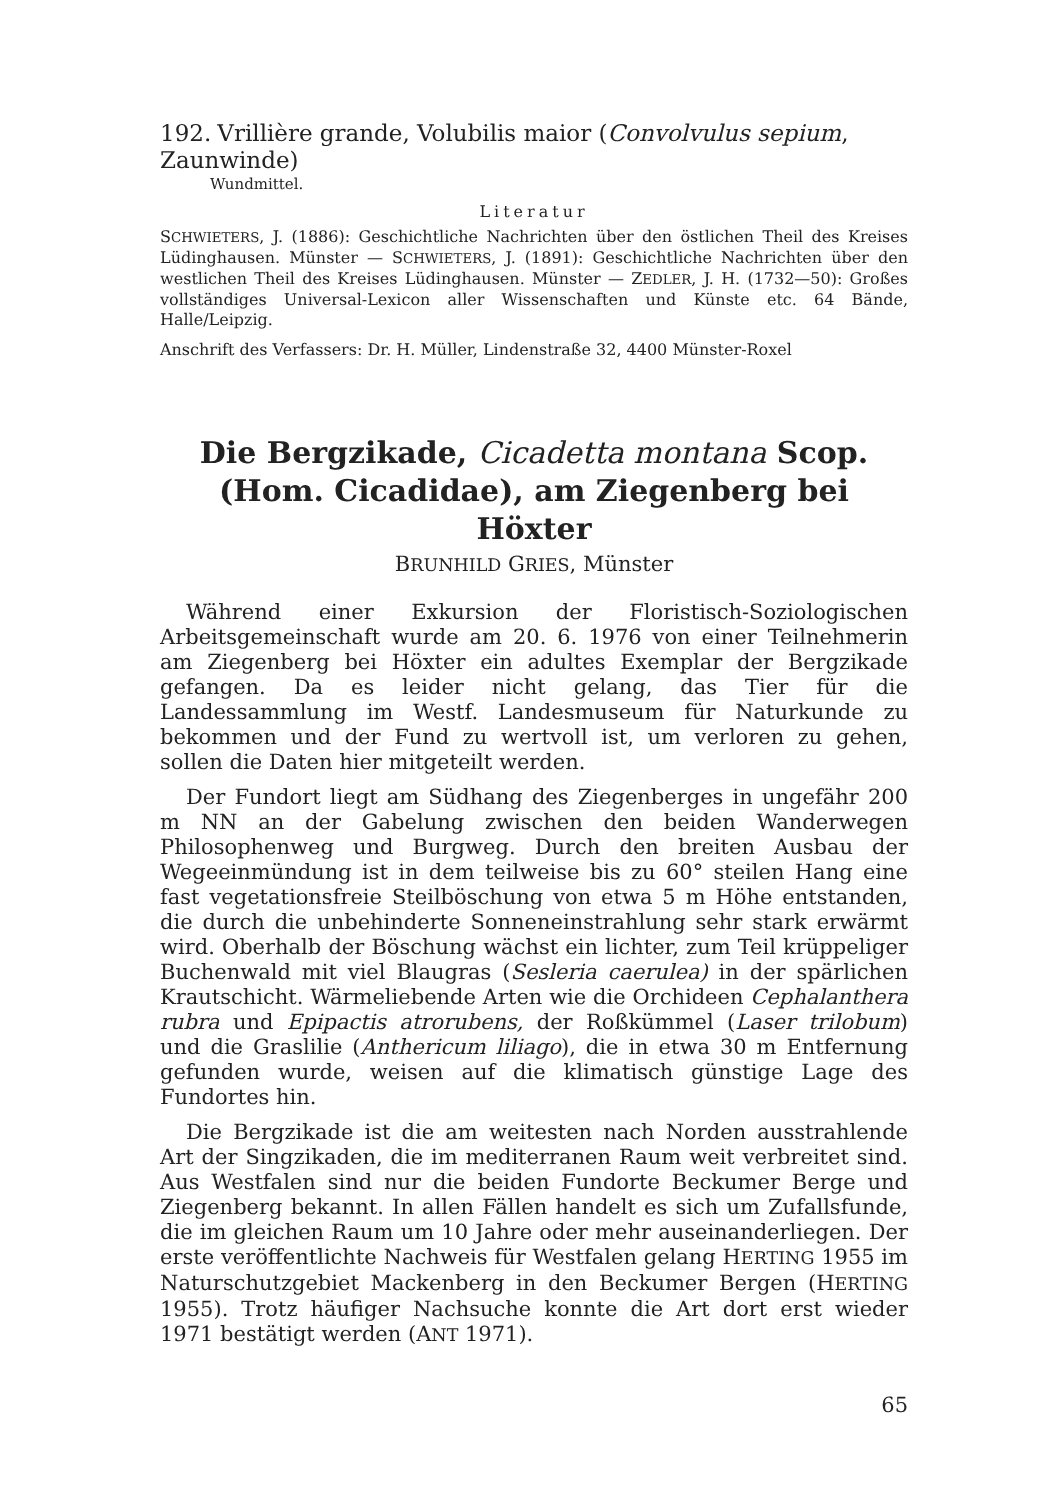192. Vrillière grande, Volubilis maior (Convolvulus sepium, Zaunwinde)
Wundmittel.
Literatur
SCHWIETERS, J. (1886): Geschichtliche Nachrichten über den östlichen Theil des Kreises Lüdinghausen. Münster — SCHWIETERS, J. (1891): Geschichtliche Nachrichten über den westlichen Theil des Kreises Lüdinghausen. Münster — ZEDLER, J. H. (1732—50): Großes vollständiges Universal-Lexicon aller Wissenschaften und Künste etc. 64 Bände, Halle/Leipzig.
Anschrift des Verfassers: Dr. H. Müller, Lindenstraße 32, 4400 Münster-Roxel
Die Bergzikade, Cicadetta montana Scop.
(Hom. Cicadidae), am Ziegenberg bei Höxter
BRUNHILD GRIES, Münster
Während einer Exkursion der Floristisch-Soziologischen Arbeitsgemeinschaft wurde am 20. 6. 1976 von einer Teilnehmerin am Ziegenberg bei Höxter ein adultes Exemplar der Bergzikade gefangen. Da es leider nicht gelang, das Tier für die Landessammlung im Westf. Landesmuseum für Naturkunde zu bekommen und der Fund zu wertvoll ist, um verloren zu gehen, sollen die Daten hier mitgeteilt werden.
Der Fundort liegt am Südhang des Ziegenberges in ungefähr 200 m NN an der Gabelung zwischen den beiden Wanderwegen Philosophenweg und Burgweg. Durch den breiten Ausbau der Wegeeinmündung ist in dem teilweise bis zu 60° steilen Hang eine fast vegetationsfreie Steilböschung von etwa 5 m Höhe entstanden, die durch die unbehinderte Sonneneinstrahlung sehr stark erwärmt wird. Oberhalb der Böschung wächst ein lichter, zum Teil krüppeliger Buchenwald mit viel Blaugras (Sesleria caerulea) in der spärlichen Krautschicht. Wärmeliebende Arten wie die Orchideen Cephalanthera rubra und Epipactis atrorubens, der Roßkümmel (Laser trilobum) und die Graslilie (Anthericum liliago), die in etwa 30 m Entfernung gefunden wurde, weisen auf die klimatisch günstige Lage des Fundortes hin.
Die Bergzikade ist die am weitesten nach Norden ausstrahlende Art der Singzikaden, die im mediterranen Raum weit verbreitet sind. Aus Westfalen sind nur die beiden Fundorte Beckumer Berge und Ziegenberg bekannt. In allen Fällen handelt es sich um Zufallsfunde, die im gleichen Raum um 10 Jahre oder mehr auseinanderliegen. Der erste veröffentlichte Nachweis für Westfalen gelang HERTING 1955 im Naturschutzgebiet Mackenberg in den Beckumer Bergen (HERTING 1955). Trotz häufiger Nachsuche konnte die Art dort erst wieder 1971 bestätigt werden (ANT 1971).
65